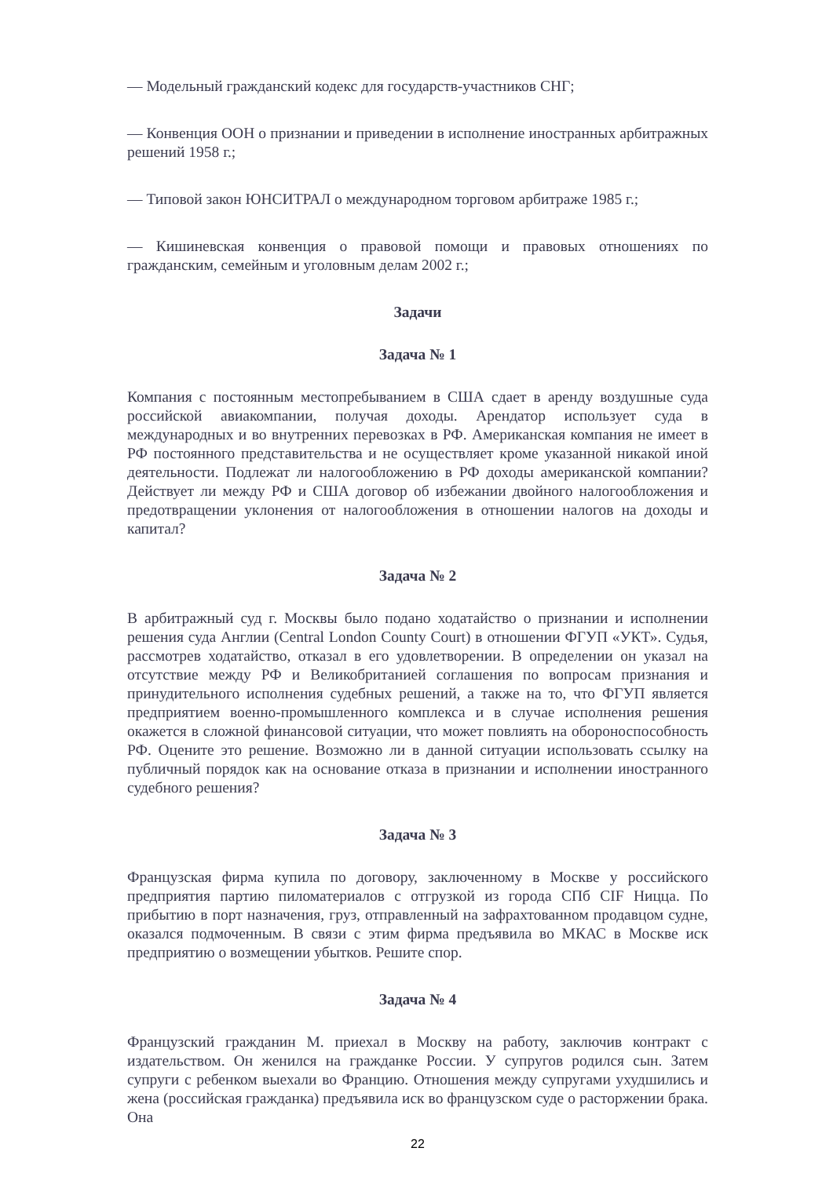— Модельный гражданский кодекс для государств-участников СНГ;
— Конвенция ООН о признании и приведении в исполнение иностранных арбитражных решений 1958 г.;
— Типовой закон ЮНСИТРАЛ о международном торговом арбитраже 1985 г.;
— Кишиневская конвенция о правовой помощи и правовых отношениях по гражданским, семейным и уголовным делам 2002 г.;
Задачи
Задача № 1
Компания с постоянным местопребыванием в США сдает в аренду воздушные суда российской авиакомпании, получая доходы. Арендатор использует суда в международных и во внутренних перевозках в РФ. Американская компания не имеет в РФ постоянного представительства и не осуществляет кроме указанной никакой иной деятельности. Подлежат ли налогообложению в РФ доходы американской компании? Действует ли между РФ и США договор об избежании двойного налогообложения и предотвращении уклонения от налогообложения в отношении налогов на доходы и капитал?
Задача № 2
В арбитражный суд г. Москвы было подано ходатайство о признании и исполнении решения суда Англии (Central London County Court) в отношении ФГУП «УКТ». Судья, рассмотрев ходатайство, отказал в его удовлетворении. В определении он указал на отсутствие между РФ и Великобританией соглашения по вопросам признания и принудительного исполнения судебных решений, а также на то, что ФГУП является предприятием военно-промышленного комплекса и в случае исполнения решения окажется в сложной финансовой ситуации, что может повлиять на обороноспособность РФ. Оцените это решение. Возможно ли в данной ситуации использовать ссылку на публичный порядок как на основание отказа в признании и исполнении иностранного судебного решения?
Задача № 3
Французская фирма купила по договору, заключенному в Москве у российского предприятия партию пиломатериалов с отгрузкой из города СПб CIF Ницца. По прибытию в порт назначения, груз, отправленный на зафрахтованном продавцом судне, оказался подмоченным. В связи с этим фирма предъявила во МКАС в Москве иск предприятию о возмещении убытков. Решите спор.
Задача № 4
Французский гражданин М. приехал в Москву на работу, заключив контракт с издательством. Он женился на гражданке России. У супругов родился сын. Затем супруги с ребенком выехали во Францию. Отношения между супругами ухудшились и жена (российская гражданка) предъявила иск во французском суде о расторжении брака. Она
22